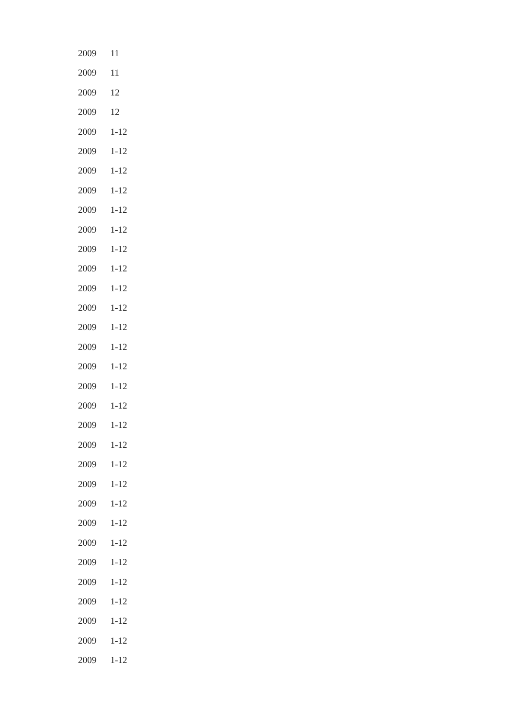2009 11
2009 11
2009 12
2009 12
2009 1-12
2009 1-12
2009 1-12
2009 1-12
2009 1-12
2009 1-12
2009 1-12
2009 1-12
2009 1-12
2009 1-12
2009 1-12
2009 1-12
2009 1-12
2009 1-12
2009 1-12
2009 1-12
2009 1-12
2009 1-12
2009 1-12
2009 1-12
2009 1-12
2009 1-12
2009 1-12
2009 1-12
2009 1-12
2009 1-12
2009 1-12
2009 1-12